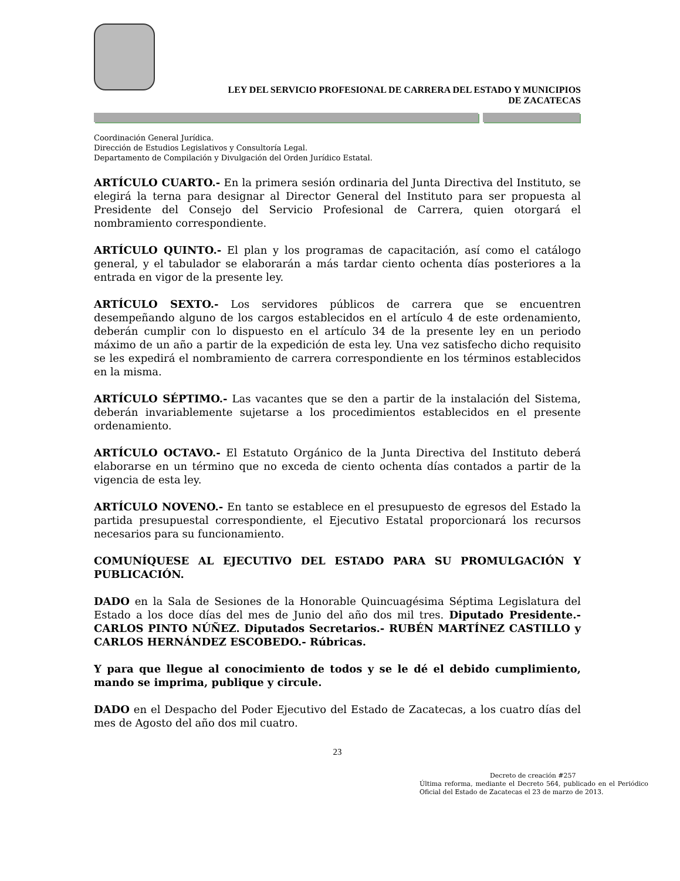LEY DEL SERVICIO PROFESIONAL DE CARRERA DEL ESTADO Y MUNICIPIOS
DE ZACATECAS
Coordinación General Jurídica.
Dirección de Estudios Legislativos y Consultoría Legal.
Departamento de Compilación y Divulgación del Orden Jurídico Estatal.
ARTÍCULO CUARTO.- En la primera sesión ordinaria del Junta Directiva del Instituto, se elegirá la terna para designar al Director General del Instituto para ser propuesta al Presidente del Consejo del Servicio Profesional de Carrera, quien otorgará el nombramiento correspondiente.
ARTÍCULO QUINTO.- El plan y los programas de capacitación, así como el catálogo general, y el tabulador se elaborarán a más tardar ciento ochenta días posteriores a la entrada en vigor de la presente ley.
ARTÍCULO SEXTO.- Los servidores públicos de carrera que se encuentren desempeñando alguno de los cargos establecidos en el artículo 4 de este ordenamiento, deberán cumplir con lo dispuesto en el artículo 34 de la presente ley en un periodo máximo de un año a partir de la expedición de esta ley. Una vez satisfecho dicho requisito se les expedirá el nombramiento de carrera correspondiente en los términos establecidos en la misma.
ARTÍCULO SÉPTIMO.- Las vacantes que se den a partir de la instalación del Sistema, deberán invariablemente sujetarse a los procedimientos establecidos en el presente ordenamiento.
ARTÍCULO OCTAVO.- El Estatuto Orgánico de la Junta Directiva del Instituto deberá elaborarse en un término que no exceda de ciento ochenta días contados a partir de la vigencia de esta ley.
ARTÍCULO NOVENO.- En tanto se establece en el presupuesto de egresos del Estado la partida presupuestal correspondiente, el Ejecutivo Estatal proporcionará los recursos necesarios para su funcionamiento.
COMUNÍQUESE AL EJECUTIVO DEL ESTADO PARA SU PROMULGACIÓN Y PUBLICACIÓN.
DADO en la Sala de Sesiones de la Honorable Quincuagésima Séptima Legislatura del Estado a los doce días del mes de Junio del año dos mil tres. Diputado Presidente.- CARLOS PINTO NÚÑEZ. Diputados Secretarios.- RUBÉN MARTÍNEZ CASTILLO y CARLOS HERNÁNDEZ ESCOBEDO.- Rúbricas.
Y para que llegue al conocimiento de todos y se le dé el debido cumplimiento, mando se imprima, publique y circule.
DADO en el Despacho del Poder Ejecutivo del Estado de Zacatecas, a los cuatro días del mes de Agosto del año dos mil cuatro.
23
Decreto de creación #257
Última reforma, mediante el Decreto 564, publicado en el Periódico Oficial del Estado de Zacatecas el 23 de marzo de 2013.